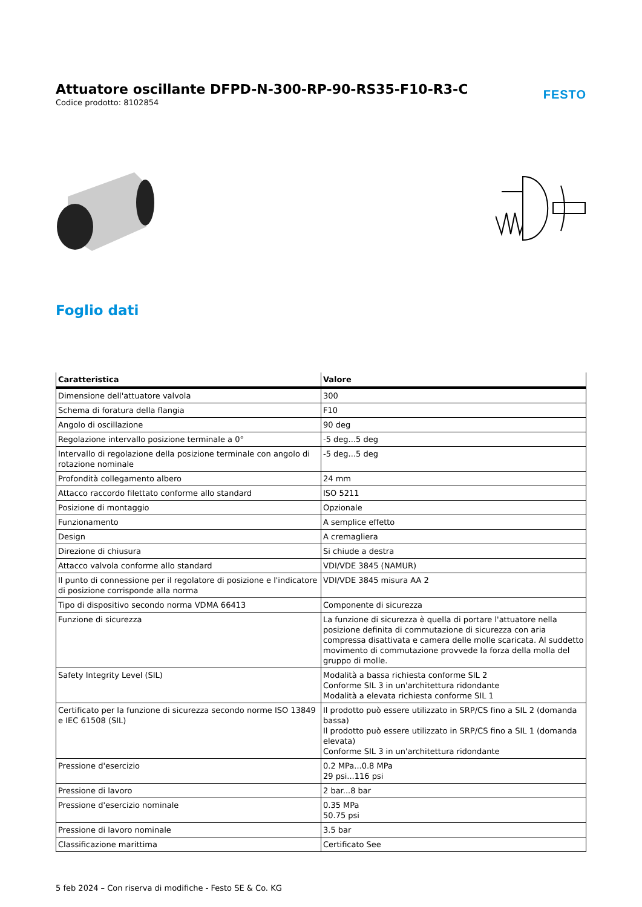Attuatore oscillante DFPD-N-300-RP-90-RS35-F10-R3-C
Codice prodotto: 8102854
FESTO
Foglio dati
| Caratteristica | Valore |
| --- | --- |
| Dimensione dell'attuatore valvola | 300 |
| Schema di foratura della flangia | F10 |
| Angolo di oscillazione | 90 deg |
| Regolazione intervallo posizione terminale a 0° | -5 deg...5 deg |
| Intervallo di regolazione della posizione terminale con angolo di rotazione nominale | -5 deg...5 deg |
| Profondità collegamento albero | 24 mm |
| Attacco raccordo filettato conforme allo standard | ISO 5211 |
| Posizione di montaggio | Opzionale |
| Funzionamento | A semplice effetto |
| Design | A cremagliera |
| Direzione di chiusura | Si chiude a destra |
| Attacco valvola conforme allo standard | VDI/VDE 3845 (NAMUR) |
| Il punto di connessione per il regolatore di posizione e l'indicatore di posizione corrisponde alla norma | VDI/VDE 3845 misura AA 2 |
| Tipo di dispositivo secondo norma VDMA 66413 | Componente di sicurezza |
| Funzione di sicurezza | La funzione di sicurezza è quella di portare l'attuatore nella posizione definita di commutazione di sicurezza con aria compressa disattivata e camera delle molle scaricata. Al suddetto movimento di commutazione provvede la forza della molla del gruppo di molle. |
| Safety Integrity Level (SIL) | Modalità a bassa richiesta conforme SIL 2 Conforme SIL 3 in un'architettura ridondante Modalità a elevata richiesta conforme SIL 1 |
| Certificato per la funzione di sicurezza secondo norme ISO 13849 e IEC 61508 (SIL) | Il prodotto può essere utilizzato in SRP/CS fino a SIL 2 (domanda bassa) Il prodotto può essere utilizzato in SRP/CS fino a SIL 1 (domanda elevata) Conforme SIL 3 in un'architettura ridondante |
| Pressione d'esercizio | 0.2 MPa...0.8 MPa 29 psi...116 psi |
| Pressione di lavoro | 2 bar...8 bar |
| Pressione d'esercizio nominale | 0.35 MPa 50.75 psi |
| Pressione di lavoro nominale | 3.5 bar |
| Classificazione marittima | Certificato See |
5 feb 2024 – Con riserva di modifiche - Festo SE & Co. KG